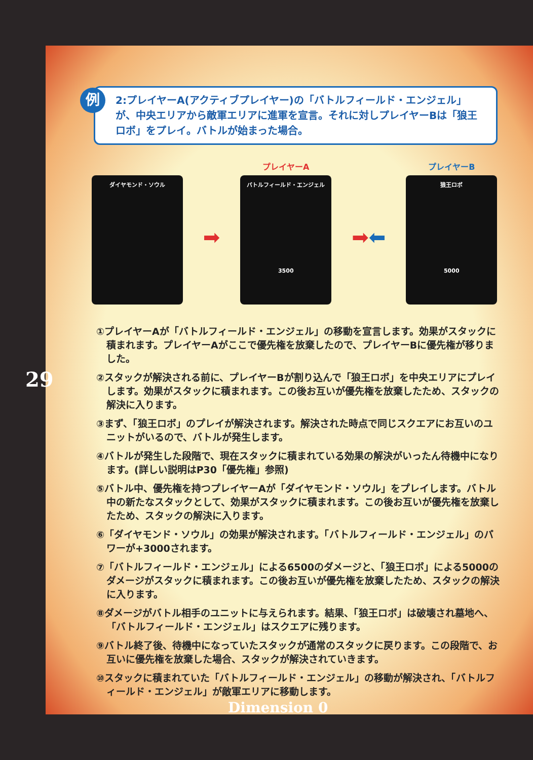例 2:プレイヤーA(アクティブプレイヤー)の「バトルフィールド・エンジェル」が、中央エリアから敵軍エリアに進軍を宣言。それに対しプレイヤーBは「狼王ロボ」をプレイ。バトルが始まった場合。
ダイヤモンド・ソウル
➡
プレイヤーA
バトルフィールド・エンジェル
3500
➡⬅
プレイヤーB
狼王ロボ
5000
①プレイヤーAが「バトルフィールド・エンジェル」の移動を宣言します。効果がスタックに積まれます。プレイヤーAがここで優先権を放棄したので、プレイヤーBに優先権が移りました。
②スタックが解決される前に、プレイヤーBが割り込んで「狼王ロボ」を中央エリアにプレイします。効果がスタックに積まれます。この後お互いが優先権を放棄したため、スタックの解決に入ります。
③まず、「狼王ロボ」のプレイが解決されます。解決された時点で同じスクエアにお互いのユニットがいるので、バトルが発生します。
④バトルが発生した段階で、現在スタックに積まれている効果の解決がいったん待機中になります。(詳しい説明はP30「優先権」参照)
⑤バトル中、優先権を持つプレイヤーAが「ダイヤモンド・ソウル」をプレイします。バトル中の新たなスタックとして、効果がスタックに積まれます。この後お互いが優先権を放棄したため、スタックの解決に入ります。
⑥「ダイヤモンド・ソウル」の効果が解決されます。「バトルフィールド・エンジェル」のパワーが+3000されます。
⑦「バトルフィールド・エンジェル」による6500のダメージと、「狼王ロボ」による5000のダメージがスタックに積まれます。この後お互いが優先権を放棄したため、スタックの解決に入ります。
⑧ダメージがバトル相手のユニットに与えられます。結果、「狼王ロボ」は破壊され墓地へ、「バトルフィールド・エンジェル」はスクエアに残ります。
⑨バトル終了後、待機中になっていたスタックが通常のスタックに戻ります。この段階で、お互いに優先権を放棄した場合、スタックが解決されていきます。
⑩スタックに積まれていた「バトルフィールド・エンジェル」の移動が解決され、「バトルフィールド・エンジェル」が敵軍エリアに移動します。
29
Dimension 0